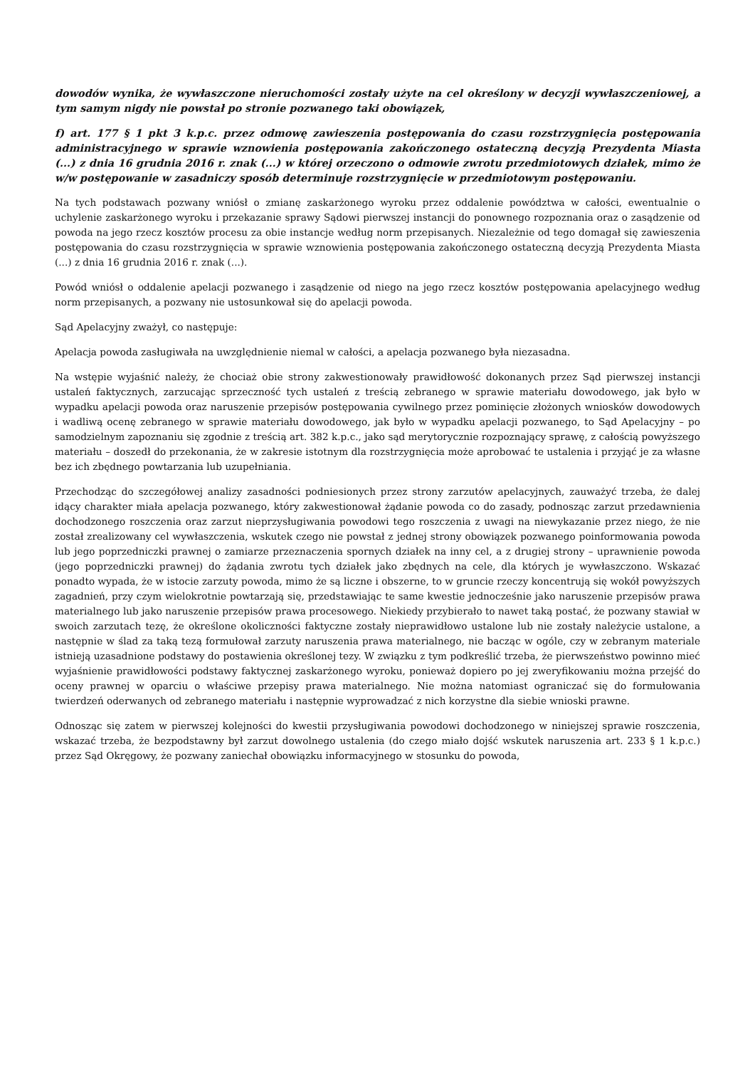dowodów wynika, że wywłaszczone nieruchomości zostały użyte na cel określony w decyzji wywłaszczeniowej, a tym samym nigdy nie powstał po stronie pozwanego taki obowiązek,
f) art. 177 § 1 pkt 3 k.p.c. przez odmowę zawieszenia postępowania do czasu rozstrzygnięcia postępowania administracyjnego w sprawie wznowienia postępowania zakończonego ostateczną decyzją Prezydenta Miasta (...) z dnia 16 grudnia 2016 r. znak (...) w której orzeczono o odmowie zwrotu przedmiotowych działek, mimo że w/w postępowanie w zasadniczy sposób determinuje rozstrzygnięcie w przedmiotowym postępowaniu.
Na tych podstawach pozwany wniósł o zmianę zaskarżonego wyroku przez oddalenie powództwa w całości, ewentualnie o uchylenie zaskarżonego wyroku i przekazanie sprawy Sądowi pierwszej instancji do ponownego rozpoznania oraz o zasądzenie od powoda na jego rzecz kosztów procesu za obie instancje według norm przepisanych. Niezależnie od tego domagał się zawieszenia postępowania do czasu rozstrzygnięcia w sprawie wznowienia postępowania zakończonego ostateczną decyzją Prezydenta Miasta (...) z dnia 16 grudnia 2016 r. znak (...).
Powód wniósł o oddalenie apelacji pozwanego i zasądzenie od niego na jego rzecz kosztów postępowania apelacyjnego według norm przepisanych, a pozwany nie ustosunkował się do apelacji powoda.
Sąd Apelacyjny zważył, co następuje:
Apelacja powoda zasługiwała na uwzględnienie niemal w całości, a apelacja pozwanego była niezasadna.
Na wstępie wyjaśnić należy, że chociaż obie strony zakwestionowały prawidłowość dokonanych przez Sąd pierwszej instancji ustaleń faktycznych, zarzucając sprzeczność tych ustaleń z treścią zebranego w sprawie materiału dowodowego, jak było w wypadku apelacji powoda oraz naruszenie przepisów postępowania cywilnego przez pominięcie złożonych wniosków dowodowych i wadliwą ocenę zebranego w sprawie materiału dowodowego, jak było w wypadku apelacji pozwanego, to Sąd Apelacyjny – po samodzielnym zapoznaniu się zgodnie z treścią art. 382 k.p.c., jako sąd merytorycznie rozpoznający sprawę, z całością powyższego materiału – doszedł do przekonania, że w zakresie istotnym dla rozstrzygnięcia może aprobować te ustalenia i przyjąć je za własne bez ich zbędnego powtarzania lub uzupełniania.
Przechodząc do szczegółowej analizy zasadności podniesionych przez strony zarzutów apelacyjnych, zauważyć trzeba, że dalej idący charakter miała apelacja pozwanego, który zakwestionował żądanie powoda co do zasady, podnosząc zarzut przedawnienia dochodzonego roszczenia oraz zarzut nieprzysługiwania powodowi tego roszczenia z uwagi na niewykazanie przez niego, że nie został zrealizowany cel wywłaszczenia, wskutek czego nie powstał z jednej strony obowiązek pozwanego poinformowania powoda lub jego poprzedniczki prawnej o zamiarze przeznaczenia spornych działek na inny cel, a z drugiej strony – uprawnienie powoda (jego poprzedniczki prawnej) do żądania zwrotu tych działek jako zbędnych na cele, dla których je wywłaszczono. Wskazać ponadto wypada, że w istocie zarzuty powoda, mimo że są liczne i obszerne, to w gruncie rzeczy koncentrują się wokół powyższych zagadnień, przy czym wielokrotnie powtarzają się, przedstawiając te same kwestie jednocześnie jako naruszenie przepisów prawa materialnego lub jako naruszenie przepisów prawa procesowego. Niekiedy przybierało to nawet taką postać, że pozwany stawiał w swoich zarzutach tezę, że określone okoliczności faktyczne zostały nieprawidłowo ustalone lub nie zostały należycie ustalone, a następnie w ślad za taką tezą formułował zarzuty naruszenia prawa materialnego, nie bacząc w ogóle, czy w zebranym materiale istnieją uzasadnione podstawy do postawienia określonej tezy. W związku z tym podkreślić trzeba, że pierwszeństwo powinno mieć wyjaśnienie prawidłowości podstawy faktycznej zaskarżonego wyroku, ponieważ dopiero po jej zweryfikowaniu można przejść do oceny prawnej w oparciu o właściwe przepisy prawa materialnego. Nie można natomiast ograniczać się do formułowania twierdzeń oderwanych od zebranego materiału i następnie wyprowadzać z nich korzystne dla siebie wnioski prawne.
Odnosząc się zatem w pierwszej kolejności do kwestii przysługiwania powodowi dochodzonego w niniejszej sprawie roszczenia, wskazać trzeba, że bezpodstawny był zarzut dowolnego ustalenia (do czego miało dojść wskutek naruszenia art. 233 § 1 k.p.c.) przez Sąd Okręgowy, że pozwany zaniechał obowiązku informacyjnego w stosunku do powoda,